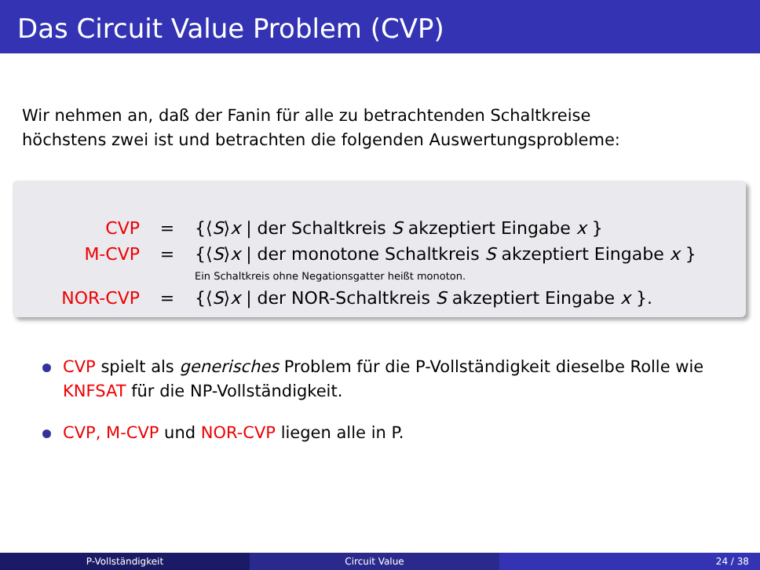Das Circuit Value Problem (CVP)
Wir nehmen an, daß der Fanin für alle zu betrachtenden Schaltkreise
höchstens zwei ist und betrachten die folgenden Auswertungsprobleme:
| CVP | = | {⟨ S ⟩ x / der Schaltkreis S akzeptiert Eingabe x } |
| M-CVP | = | {⟨ S ⟩ x / der monotone Schaltkreis S akzeptiert Eingabe x } |
| | | Ein Schaltkreis ohne Negationsgatter heißt monoton. |
| NOR-CVP | = | {⟨ S ⟩ x / der NOR-Schaltkreis S akzeptiert Eingabe x }. |
CVP spielt als generisches Problem für die P-Vollständigkeit dieselbe Rolle wie KNFSAT für die NP-Vollständigkeit.
CVP, M-CVP und NOR-CVP liegen alle in P.
P-Vollständigkeit Circuit Value 24 / 38